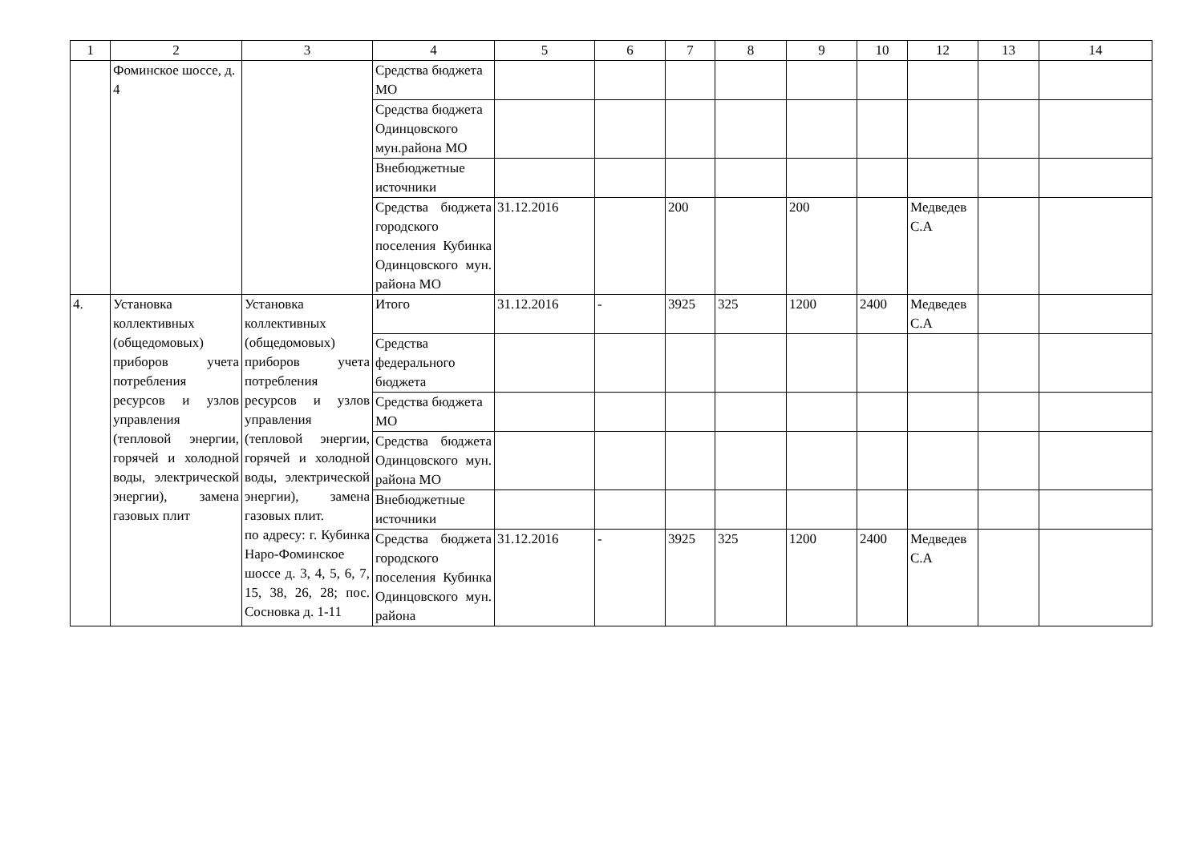| 1 | 2 | 3 | 4 | 5 | 6 | 7 | 8 | 9 | 10 | 12 | 13 | 14 |
| --- | --- | --- | --- | --- | --- | --- | --- | --- | --- | --- | --- | --- |
| | Фоминское шоссе, д. 4 | | Средства бюджета МО | | | | | | | | | |
| | | | Средства бюджета Одинцовского мун.района МО | | | | | | | | | |
| | | | Внебюджетные источники | | | | | | | | | |
| | | | Средства бюджета городского поселения Кубинка Одинцовского мун. района МО | 31.12.2016 | | 200 | | 200 | | Медведев С.А | | |
| 4. | Установка коллективных (общедомовых) приборов учета потребления ресурсов и узлов управления (тепловой энергии, горячей и холодной воды, электрической энергии), замена газовых плит | Установка коллективных (общедомовых) приборов учета потребления ресурсов и узлов управления (тепловой энергии, горячей и холодной воды, электрической энергии), замена газовых плит. по адресу: г. Кубинка Наро-Фоминское шоссе д. 3, 4, 5, 6, 7, 15, 38, 26, 28; пос. Сосновка д. 1-11 | Итого | 31.12.2016 | - | 3925 | 325 | 1200 | 2400 | Медведев С.А | | |
| | | | Средства федерального бюджета | | | | | | | | | |
| | | | Средства бюджета МО | | | | | | | | | |
| | | | Средства бюджета Одинцовского мун. района МО | | | | | | | | | |
| | | | Внебюджетные источники | | | | | | | | | |
| | | | Средства бюджета городского поселения Кубинка Одинцовского мун. района | 31.12.2016 | - | 3925 | 325 | 1200 | 2400 | Медведев С.А | | |